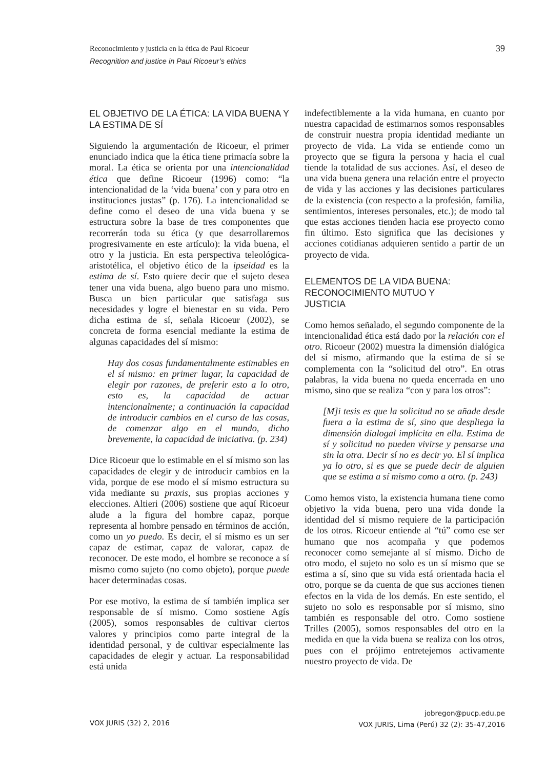Reconocimiento y justicia en la ética de Paul Ricoeur
Recognition and justice in Paul Ricoeur’s ethics
39
EL OBJETIVO DE LA ÉTICA: LA VIDA BUENA Y LA ESTIMA DE SÍ
Siguiendo la argumentación de Ricoeur, el primer enunciado indica que la ética tiene primacía sobre la moral. La ética se orienta por una intencionalidad ética que define Ricoeur (1996) como: “la intencionalidad de la ‘vida buena’ con y para otro en instituciones justas” (p. 176). La intencionalidad se define como el deseo de una vida buena y se estructura sobre la base de tres componentes que recorrerán toda su ética (y que desarrollaremos progresivamente en este artículo): la vida buena, el otro y la justicia. En esta perspectiva teleológica-aristotélica, el objetivo ético de la ipseidad es la estima de sí. Esto quiere decir que el sujeto desea tener una vida buena, algo bueno para uno mismo. Busca un bien particular que satisfaga sus necesidades y logre el bienestar en su vida. Pero dicha estima de sí, señala Ricoeur (2002), se concreta de forma esencial mediante la estima de algunas capacidades del sí mismo:
Hay dos cosas fundamentalmente estimables en el sí mismo: en primer lugar, la capacidad de elegir por razones, de preferir esto a lo otro, esto es, la capacidad de actuar intencionalmente; a continuación la capacidad de introducir cambios en el curso de las cosas, de comenzar algo en el mundo, dicho brevemente, la capacidad de iniciativa. (p. 234)
Dice Ricoeur que lo estimable en el sí mismo son las capacidades de elegir y de introducir cambios en la vida, porque de ese modo el sí mismo estructura su vida mediante su praxis, sus propias acciones y elecciones. Altieri (2006) sostiene que aquí Ricoeur alude a la figura del hombre capaz, porque representa al hombre pensado en términos de acción, como un yo puedo. Es decir, el sí mismo es un ser capaz de estimar, capaz de valorar, capaz de reconocer. De este modo, el hombre se reconoce a sí mismo como sujeto (no como objeto), porque puede hacer determinadas cosas.
Por ese motivo, la estima de sí también implica ser responsable de sí mismo. Como sostiene Agís (2005), somos responsables de cultivar ciertos valores y principios como parte integral de la identidad personal, y de cultivar especialmente las capacidades de elegir y actuar. La responsabilidad está unida
indefectiblemente a la vida humana, en cuanto por nuestra capacidad de estimarnos somos responsables de construir nuestra propia identidad mediante un proyecto de vida. La vida se entiende como un proyecto que se figura la persona y hacia el cual tiende la totalidad de sus acciones. Así, el deseo de una vida buena genera una relación entre el proyecto de vida y las acciones y las decisiones particulares de la existencia (con respecto a la profesión, familia, sentimientos, intereses personales, etc.); de modo tal que estas acciones tienden hacia ese proyecto como fin último. Esto significa que las decisiones y acciones cotidianas adquieren sentido a partir de un proyecto de vida.
ELEMENTOS DE LA VIDA BUENA:
RECONOCIMIENTO MUTUO Y
JUSTICIA
Como hemos señalado, el segundo componente de la intencionalidad ética está dado por la relación con el otro. Ricoeur (2002) muestra la dimensión dialógica del sí mismo, afirmando que la estima de sí se complementa con la “solicitud del otro”. En otras palabras, la vida buena no queda encerrada en uno mismo, sino que se realiza “con y para los otros”:
[M]i tesis es que la solicitud no se añade desde fuera a la estima de sí, sino que despliega la dimensión dialogal implícita en ella. Estima de sí y solicitud no pueden vivirse y pensarse una sin la otra. Decir sí no es decir yo. El sí implica ya lo otro, si es que se puede decir de alguien que se estima a sí mismo como a otro. (p. 243)
Como hemos visto, la existencia humana tiene como objetivo la vida buena, pero una vida donde la identidad del sí mismo requiere de la participación de los otros. Ricoeur entiende al “tú” como ese ser humano que nos acompaña y que podemos reconocer como semejante al sí mismo. Dicho de otro modo, el sujeto no solo es un sí mismo que se estima a sí, sino que su vida está orientada hacia el otro, porque se da cuenta de que sus acciones tienen efectos en la vida de los demás. En este sentido, el sujeto no solo es responsable por sí mismo, sino también es responsable del otro. Como sostiene Trilles (2005), somos responsables del otro en la medida en que la vida buena se realiza con los otros, pues con el prójimo entretejemos activamente nuestro proyecto de vida. De
VOX JURIS (32) 2, 2016
jobregon@pucp.edu.pe
VOX JURIS, Lima (Perú) 32 (2): 35-47,2016